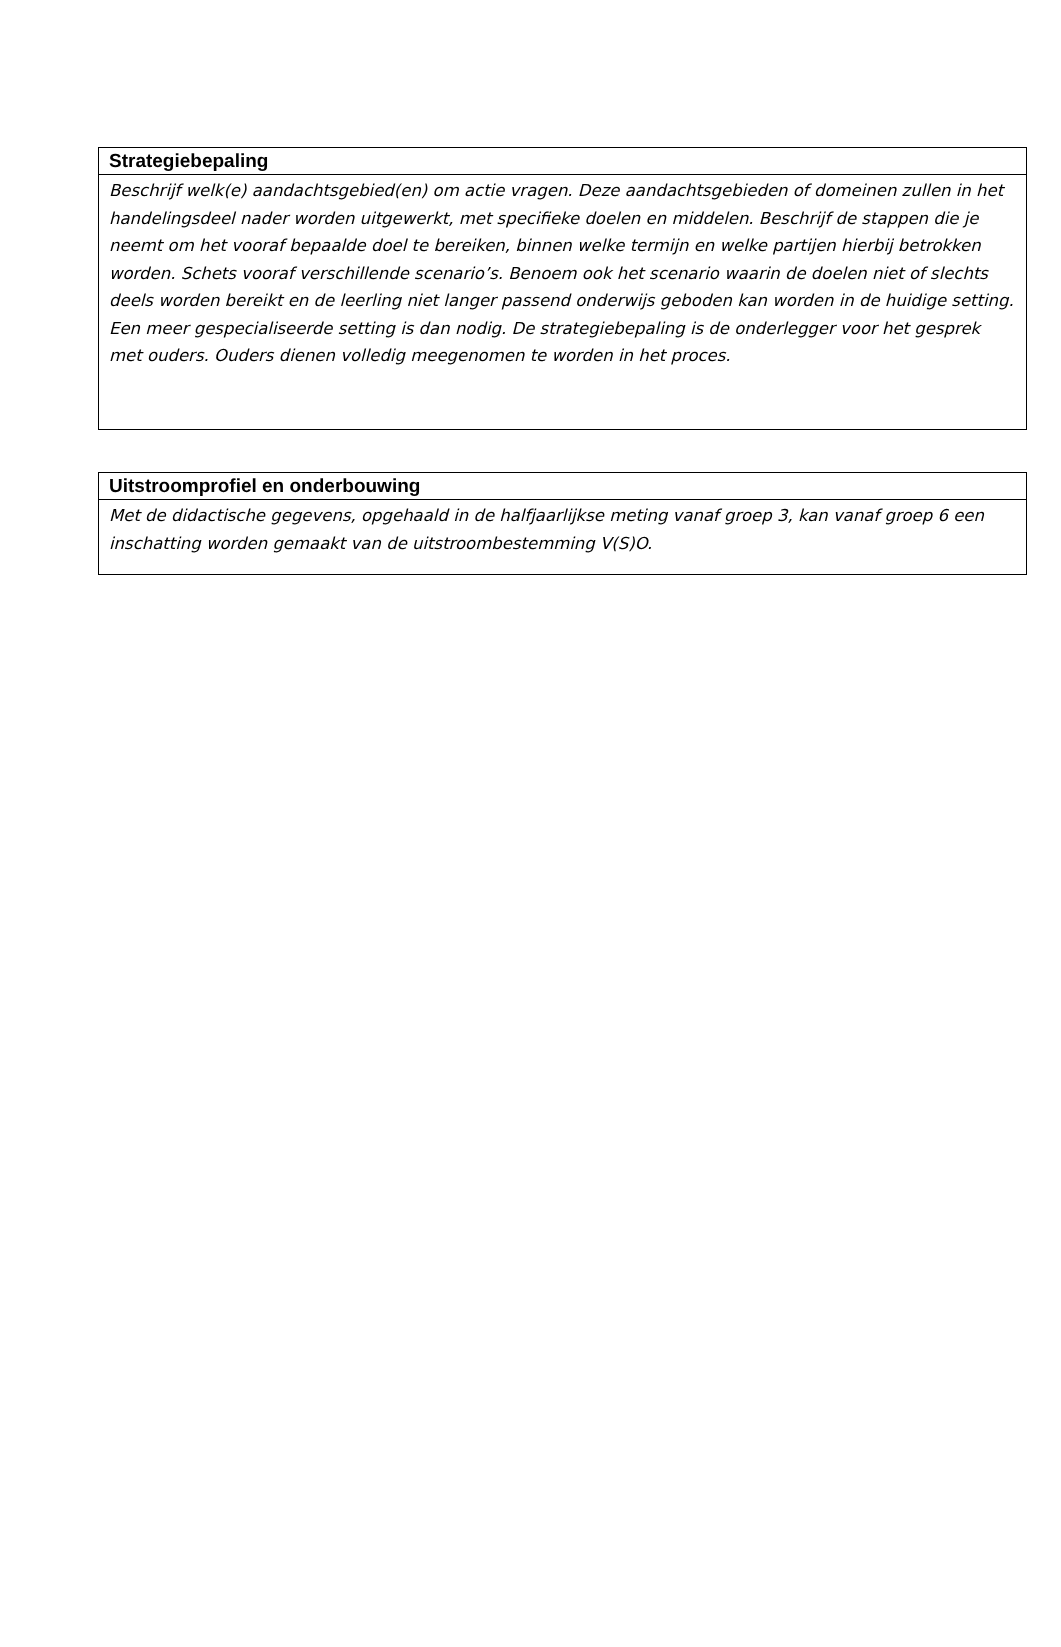| Strategiebepaling |
| --- |
| Beschrijf welk(e) aandachtsgebied(en) om actie vragen. Deze aandachtsgebieden of domeinen zullen in het handelingsdeel nader worden uitgewerkt, met specifieke doelen en middelen. Beschrijf de stappen die je neemt om het vooraf bepaalde doel te bereiken, binnen welke termijn en welke partijen hierbij betrokken worden. Schets vooraf verschillende scenario’s. Benoem ook het scenario waarin de doelen niet of slechts deels worden bereikt en de leerling niet langer passend onderwijs geboden kan worden in de huidige setting. Een meer gespecialiseerde setting is dan nodig. De strategiebepaling is de onderlegger voor het gesprek met ouders. Ouders dienen volledig meegenomen te worden in het proces. |
| Uitstroomprofiel en onderbouwing |
| --- |
| Met de didactische gegevens, opgehaald in de halfjaarlijkse meting vanaf groep 3, kan vanaf groep 6 een inschatting worden gemaakt van de uitstroombestemming V(S)O. |